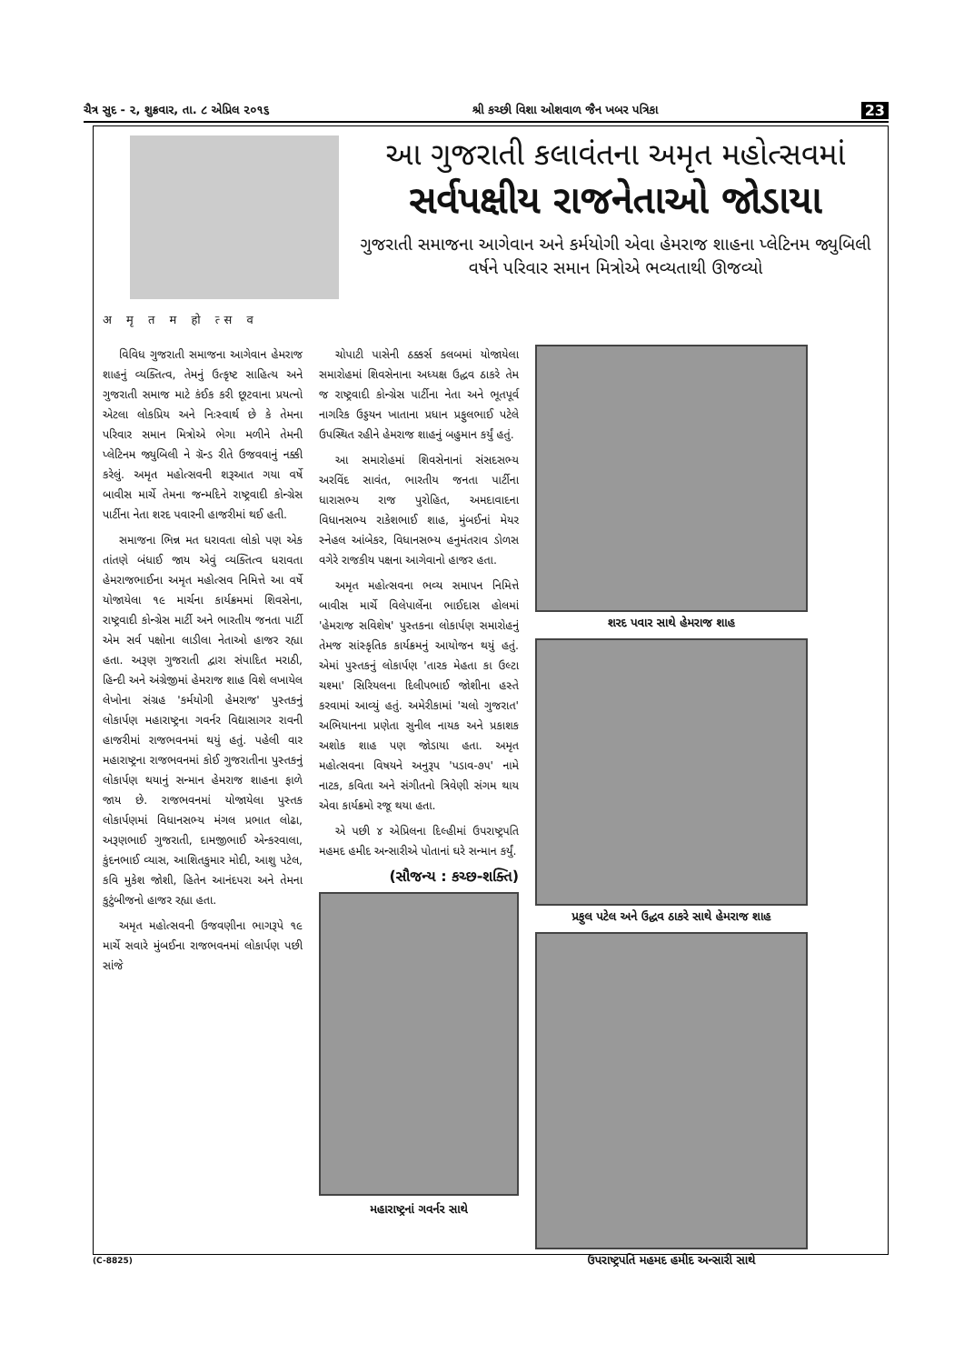ચૈત્ર સુદ - ૨, શુક્રવાર, તા. ૮ એપ્રિલ ૨૦૧૬ શ્રી કચ્છી વિશા ઓશવાળ જૈન ખબર પત્રિકા 23
अ मृ त म हो त्स व
આ ગુજરાતી કલાવંતના અમૃત મહોત્સવમાં
સર્વપક્ષીય રાજનેતાઓ જોડાયા
ગુજરાતી સમાજના આગેવાન અને કર્મયોગી એવા હેમરાજ શાહના પ્લેટિનમ જ્યુબિલી વર્ષને પરિવાર સમાન મિત્રોએ ભવ્યતાથી ઊજવ્યો
વિવિધ ગુજરાતી સમાજના આગેવાન હેમરાજ શાહનું વ્યક્તિત્વ, તેમનું ઉત્કૃષ્ટ સાહિત્ય અને ગુજરાતી સમાજ માટે કંઈક કરી છૂટવાના પ્રયત્નો એટલા લોકપ્રિય અને નિઃસ્વાર્થ છે કે તેમના પરિવાર સમાન મિત્રોએ ભેગા મળીને તેમની પ્લેટિનમ જ્યુબિલી ને ગ્રૅન્ડ રીતે ઉજવવાનું નક્કી કરેલું. અમૃત મહોત્સવની શરૂઆત ગયા વર્ષે બાવીસ માર્ચે તેમના જન્મદિને રાષ્ટ્રવાદી કોન્ગ્રેસ પાર્ટીના નેતા શરદ પવારની હાજરીમાં થઈ હતી.
સમાજના ભિન્ન મત ધરાવતા લોકો પણ એક તાંતણે બંધાઈ જાય એવું વ્યક્તિત્વ ધરાવતા હેમરાજભાઈના અમૃત મહોત્સવ નિમિત્તે આ વર્ષે યોજાયેલા ૧૯ માર્ચના કાર્યક્રમમાં શિવસેના, રાષ્ટ્રવાદી કોન્ગ્રેસ માર્ટી અને ભારતીય જનતા પાર્ટી એમ સર્વ પક્ષોના લાડીલા નેતાઓ હાજર રહ્યા હતા. અરૂણ ગુજરાતી દ્વારા સંપાદિત મરાઠી, હિન્દી અને અંગ્રેજીમાં હેમરાજ શાહ વિશે લખાયેલ લેખોના સંગ્રહ 'કર્મયોગી હેમરાજ' પુસ્તકનું લોકાર્પણ મહારાષ્ટ્રના ગવર્નર વિદ્યાસાગર રાવની હાજરીમાં રાજભવનમાં થયું હતું. પહેલી વાર મહારાષ્ટ્રના રાજભવનમાં કોઈ ગુજરાતીના પુસ્તકનું લોકાર્પણ થયાનું સન્માન હેમરાજ શાહના ફાળે જાય છે. રાજભવનમાં યોજાયેલા પુસ્તક લોકાર્પણમાં વિધાનસભ્ય મંગલ પ્રભાત લોઢા, અરૂણભાઈ ગુજરાતી, દામજીભાઈ એન્કરવાલા, કુંદનભાઈ વ્યાસ, આશિતકુમાર મોદી, આશુ પટેલ, કવિ મુકેશ જોશી, હિતેન આનંદપરા અને તેમના કુટુંબીજનો હાજર રહ્યા હતા.
અમૃત મહોત્સવની ઉજવણીના ભાગરૂપે ૧૯ માર્ચે સવારે મુંબઈના રાજભવનમાં લોકાર્પણ પછી સાંજે
ચોપાટી પાસેની ઠક્કર્સ ક્લબમાં યોજાયેલા સમારોહમાં શિવસેનાના અધ્યક્ષ ઉદ્ધવ ઠાકરે તેમ જ રાષ્ટ્રવાદી કોન્ગ્રેસ પાર્ટીના નેતા અને ભૂતપૂર્વ નાગરિક ઉડ્ડયન ખાતાના પ્રધાન પ્રફુલભાઈ પટેલે ઉપસ્થિત રહીને હેમરાજ શાહનું બહુમાન કર્યું હતું.
આ સમારોહમાં શિવસેનાનાં સંસદસભ્ય અરવિંદ સાવંત, ભારતીય જનતા પાર્ટીના ધારાસભ્ય રાજ પુરોહિત, અમદાવાદના વિધાનસભ્ય રાકેશભાઈ શાહ, મુંબઈનાં મેયર સ્નેહલ આંબેકર, વિધાનસભ્ય હનુમંતરાવ ડોળસ વગેરે રાજકીય પક્ષના આગેવાનો હાજર હતા.
અમૃત મહોત્સવના ભવ્ય સમાપન નિમિત્તે બાવીસ માર્ચે વિલેપાર્લેના ભાઈદાસ હોલમાં 'હેમરાજ સવિશેષ' પુસ્તકના લોકાર્પણ સમારોહનું તેમજ સાંસ્કૃતિક કાર્યક્રમનું આયોજન થયું હતું. એમાં પુસ્તકનું લોકાર્પણ 'તારક મેહતા કા ઉલ્ટા ચશ્મા' સિરિયલના દિલીપભાઈ જોશીના હસ્તે કરવામાં આવ્યું હતું. અમેરીકામાં 'ચલો ગુજરાત' અભિયાનના પ્રણેતા સુનીલ નાયક અને પ્રકાશક અશોક શાહ પણ જોડાયા હતા. અમૃત મહોત્સવના વિષયને અનુરૂપ 'પડાવ-૭૫' નામે નાટક, કવિતા અને સંગીતનો ત્રિવેણી સંગમ થાય એવા કાર્યક્રમો રજૂ થયા હતા.
એ પછી ૪ એપ્રિલના દિલ્હીમાં ઉપરાષ્ટ્રપતિ મહમદ હમીદ અન્સારીએ પોતાનાં ઘરે સન્માન કર્યું.
(સૌજન્ય : કચ્છ-શક્તિ)
મહારાષ્ટ્રનાં ગવર્નર સાથે
શરદ પવાર સાથે હેમરાજ શાહ
પ્રફુલ પટેલ અને ઉદ્ધવ ઠાકરે સાથે હેમરાજ શાહ
ઉપરાષ્ટ્રપતિ મહમદ હમીદ અન્સારી સાથે
(C-8825)